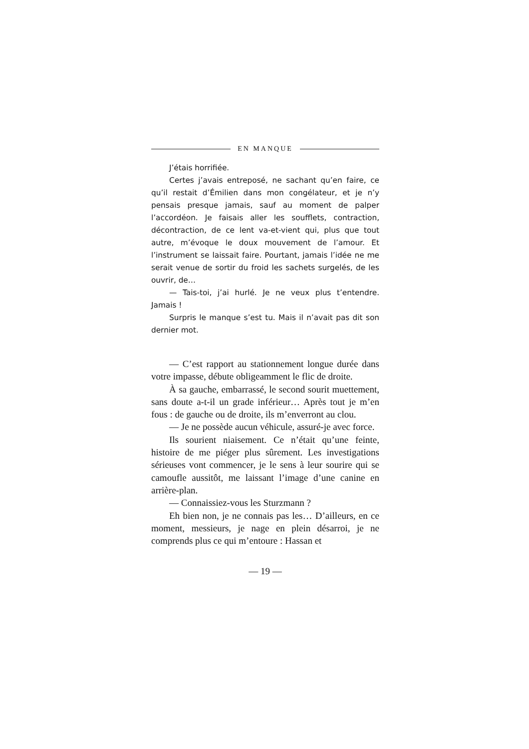EN MANQUE
J’étais horrifiée.
Certes j’avais entreposé, ne sachant qu’en faire, ce qu’il restait d’Émilien dans mon congélateur, et je n’y pensais presque jamais, sauf au moment de palper l’accordéon. Je faisais aller les soufflets, contraction, décontraction, de ce lent va-et-vient qui, plus que tout autre, m’évoque le doux mouvement de l’amour. Et l’instrument se laissait faire. Pourtant, jamais l’idée ne me serait venue de sortir du froid les sachets surgelés, de les ouvrir, de…
— Tais-toi, j’ai hurlé. Je ne veux plus t’entendre. Jamais !
Surpris le manque s’est tu. Mais il n’avait pas dit son dernier mot.
— C’est rapport au stationnement longue durée dans votre impasse, débute obligeamment le flic de droite.
À sa gauche, embarrassé, le second sourit muettement, sans doute a-t-il un grade inférieur… Après tout je m’en fous : de gauche ou de droite, ils m’enverront au clou.
— Je ne possède aucun véhicule, assuré-je avec force.
Ils sourient niaisement. Ce n’était qu’une feinte, histoire de me piéger plus sûrement. Les investigations sérieuses vont commencer, je le sens à leur sourire qui se camoufle aussitôt, me laissant l’image d’une canine en arrière-plan.
— Connaissiez-vous les Sturzmann ?
Eh bien non, je ne connais pas les… D’ailleurs, en ce moment, messieurs, je nage en plein désarroi, je ne comprends plus ce qui m’entoure : Hassan et
— 19 —